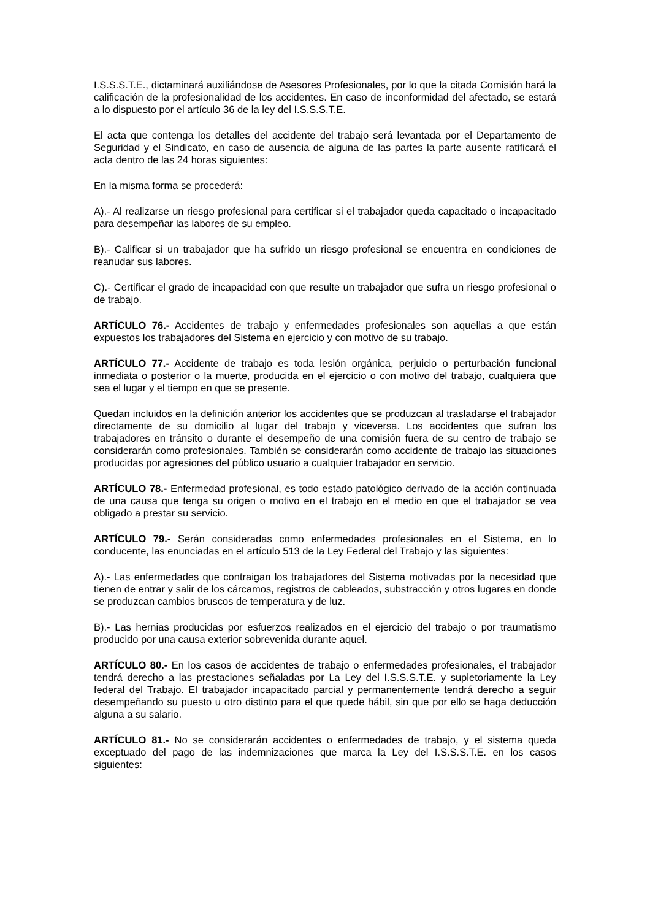I.S.S.S.T.E., dictaminará auxiliándose de Asesores Profesionales, por lo que la citada Comisión hará la calificación de la profesionalidad de los accidentes. En caso de inconformidad del afectado, se estará a lo dispuesto por el artículo 36 de la ley del I.S.S.S.T.E.
El acta que contenga los detalles del accidente del trabajo será levantada por el Departamento de Seguridad y el Sindicato, en caso de ausencia de alguna de las partes la parte ausente ratificará el acta dentro de las 24 horas siguientes:
En la misma forma se procederá:
A).- Al realizarse un riesgo profesional para certificar si el trabajador queda capacitado o incapacitado para desempeñar las labores de su empleo.
B).- Calificar si un trabajador que ha sufrido un riesgo profesional se encuentra en condiciones de reanudar sus labores.
C).- Certificar el grado de incapacidad con que resulte un trabajador que sufra un riesgo profesional o de trabajo.
ARTÍCULO 76.- Accidentes de trabajo y enfermedades profesionales son aquellas a que están expuestos los trabajadores del Sistema en ejercicio y con motivo de su trabajo.
ARTÍCULO 77.- Accidente de trabajo es toda lesión orgánica, perjuicio o perturbación funcional inmediata o posterior o la muerte, producida en el ejercicio o con motivo del trabajo, cualquiera que sea el lugar y el tiempo en que se presente.
Quedan incluidos en la definición anterior los accidentes que se produzcan al trasladarse el trabajador directamente de su domicilio al lugar del trabajo y viceversa. Los accidentes que sufran los trabajadores en tránsito o durante el desempeño de una comisión fuera de su centro de trabajo se considerarán como profesionales. También se considerarán como accidente de trabajo las situaciones producidas por agresiones del público usuario a cualquier trabajador en servicio.
ARTÍCULO 78.- Enfermedad profesional, es todo estado patológico derivado de la acción continuada de una causa que tenga su origen o motivo en el trabajo en el medio en que el trabajador se vea obligado a prestar su servicio.
ARTÍCULO 79.- Serán consideradas como enfermedades profesionales en el Sistema, en lo conducente, las enunciadas en el artículo 513 de la Ley Federal del Trabajo y las siguientes:
A).- Las enfermedades que contraigan los trabajadores del Sistema motivadas por la necesidad que tienen de entrar y salir de los cárcamos, registros de cableados, substracción y otros lugares en donde se produzcan cambios bruscos de temperatura y de luz.
B).- Las hernias producidas por esfuerzos realizados en el ejercicio del trabajo o por traumatismo producido por una causa exterior sobrevenida durante aquel.
ARTÍCULO 80.- En los casos de accidentes de trabajo o enfermedades profesionales, el trabajador tendrá derecho a las prestaciones señaladas por La Ley del I.S.S.S.T.E. y supletoriamente la Ley federal del Trabajo. El trabajador incapacitado parcial y permanentemente tendrá derecho a seguir desempeñando su puesto u otro distinto para el que quede hábil, sin que por ello se haga deducción alguna a su salario.
ARTÍCULO 81.- No se considerarán accidentes o enfermedades de trabajo, y el sistema queda exceptuado del pago de las indemnizaciones que marca la Ley del I.S.S.S.T.E. en los casos siguientes: